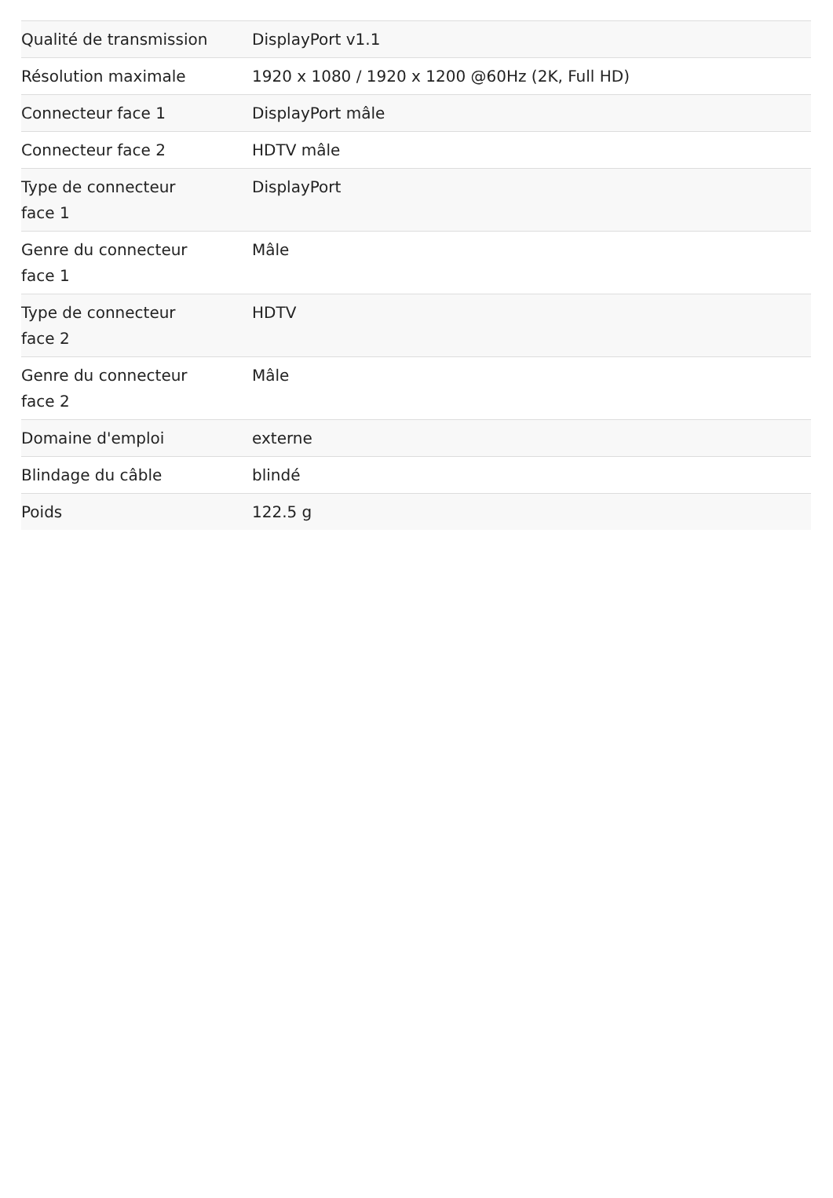| Qualité de transmission | DisplayPort v1.1 |
| Résolution maximale | 1920 x 1080 / 1920 x 1200 @60Hz (2K, Full HD) |
| Connecteur face 1 | DisplayPort mâle |
| Connecteur face 2 | HDTV mâle |
| Type de connecteur face 1 | DisplayPort |
| Genre du connecteur face 1 | Mâle |
| Type de connecteur face 2 | HDTV |
| Genre du connecteur face 2 | Mâle |
| Domaine d'emploi | externe |
| Blindage du câble | blindé |
| Poids | 122.5 g |